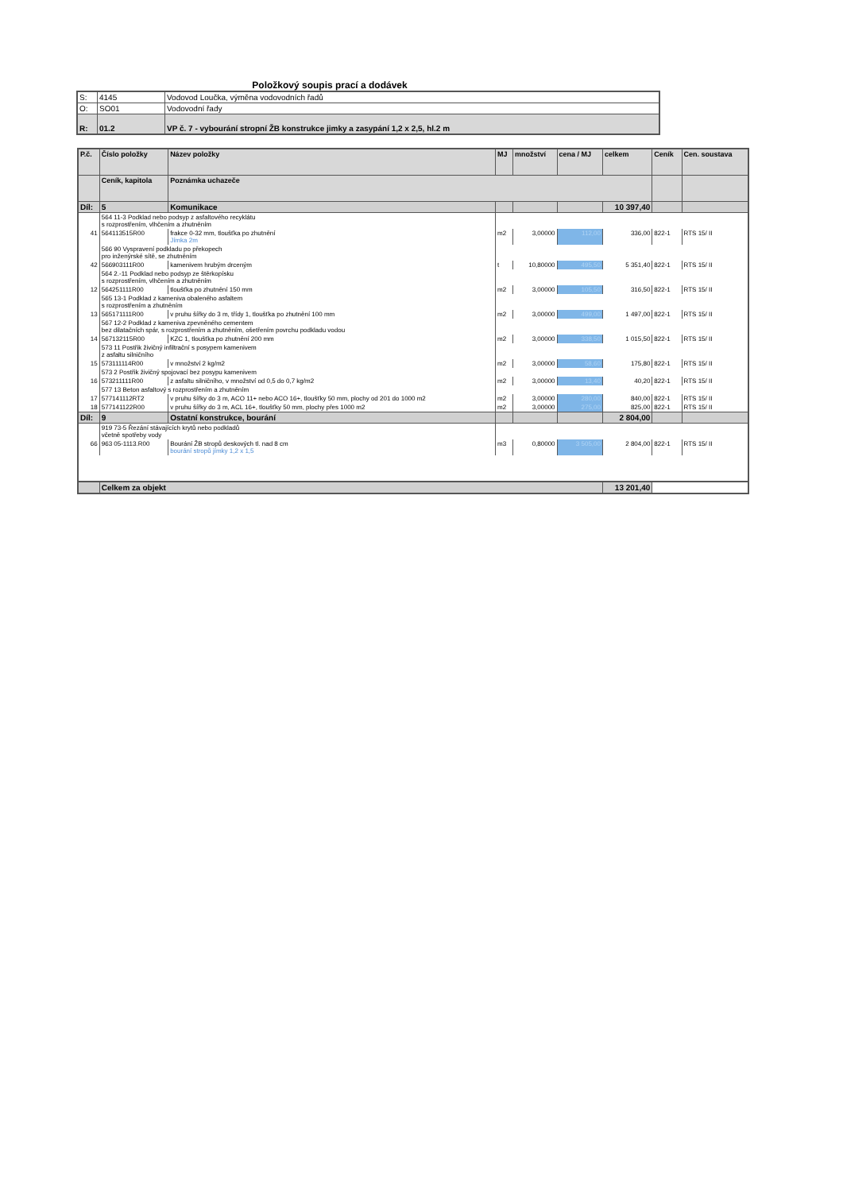Položkový soupis prací a dodávek
| S: | 4145 | Vodovod Loučka, výměna vodovodních řadů |
| O: | SO01 | Vodovodní řady |
| R: | 01.2 | VP č. 7 - vybourání stropní ŽB konstrukce jimky a zasypání 1,2 x 2,5, hl.2 m |
| P.č. | Číslo položky | Název položky | MJ | množství | cena / MJ | celkem | Ceník | Cen. soustava |
| --- | --- | --- | --- | --- | --- | --- | --- | --- |
| | Ceník, kapitola | Poznámka uchazeče | | | | | | |
| Díl: | 5 | Komunikace | | | | 10 397,40 | | |
| | 564 11-3 Podklad nebo podsyp z asfaltového recyklátu s rozprostřením, vlhčením a zhutněním | | | | | | | |
| 41 | 564113515R00 | frakce 0-32 mm, tloušťka po zhutnění Jímka 2m | m2 | 3,00000 | 112,00 | 336,00 | 822-1 | RTS 15/ II |
| | 566 90 Vyspravení podkladu po překopech pro inženýrské sítě, se zhutněním | | | | | | | |
| 42 | 566903111R00 | kamenivem hrubým drceným | t | 10,80000 | 495,50 | 5 351,40 | 822-1 | RTS 15/ II |
| | 564 2.-11 Podklad nebo podsyp ze štěrkopísku s rozprostřením, vlhčením a zhutněním | | | | | | | |
| 12 | 564251111R00 | tloušťka po zhutnění 150 mm | m2 | 3,00000 | 105,50 | 316,50 | 822-1 | RTS 15/ II |
| | 565 13-1 Podklad z kameniva obaleného asfaltem s rozprostřením a zhutněním | | | | | | | |
| 13 | 565171111R00 | v pruhu šířky do 3 m, třídy 1, tloušťka po zhutnění 100 mm | m2 | 3,00000 | 499,00 | 1 497,00 | 822-1 | RTS 15/ II |
| | 567 12-2 Podklad z kameniva zpevněného cementem bez dilatačních spár, s rozprostřením a zhutněním, ošetřením povrchu podkladu vodou | | | | | | | |
| 14 | 567132115R00 | KZC 1, tloušťka po zhutnění 200 mm | m2 | 3,00000 | 338,50 | 1 015,50 | 822-1 | RTS 15/ II |
| | 573 11 Postřik živičný infiltrační s posypem kamenivem z asfaltu silničního | | | | | | | |
| 15 | 573111114R00 | v množství 2 kg/m2 | m2 | 3,00000 | 58,60 | 175,80 | 822-1 | RTS 15/ II |
| | 573 2 Postřik živičný spojovací bez posypu kamenivem | | | | | | | |
| 16 | 573211111R00 | z asfaltu silničního, v množství od 0,5 do 0,7 kg/m2 | m2 | 3,00000 | 13,40 | 40,20 | 822-1 | RTS 15/ II |
| | 577 13 Beton asfaltový s rozprostřením a zhutněním | | | | | | | |
| 17 | 577141112RT2 | v pruhu šířky do 3 m, ACO 11+ nebo ACO 16+, tloušťky 50 mm, plochy od 201 do 1000 m2 | m2 | 3,00000 | 280,00 | 840,00 | 822-1 | RTS 15/ II |
| 18 | 577141122R00 | v pruhu šířky do 3 m, ACL 16+, tloušťky 50 mm, plochy přes 1000 m2 | m2 | 3,00000 | 275,00 | 825,00 | 822-1 | RTS 15/ II |
| Díl: | 9 | Ostatní konstrukce, bourání | | | | 2 804,00 | | |
| | 919 73-5 Řezání stávajících krytů nebo podkladů včetně spotřeby vody | | | | | | | |
| 66 | 963 05-1113.R00 | Bourání ŽB stropů deskových tl. nad 8 cm bourání stropů jímky 1,2 x 1,5 | m3 | 0,80000 | 3 505,00 | 2 804,00 | 822-1 | RTS 15/ II |
| | Celkem za objekt | | | | | 13 201,40 | | |